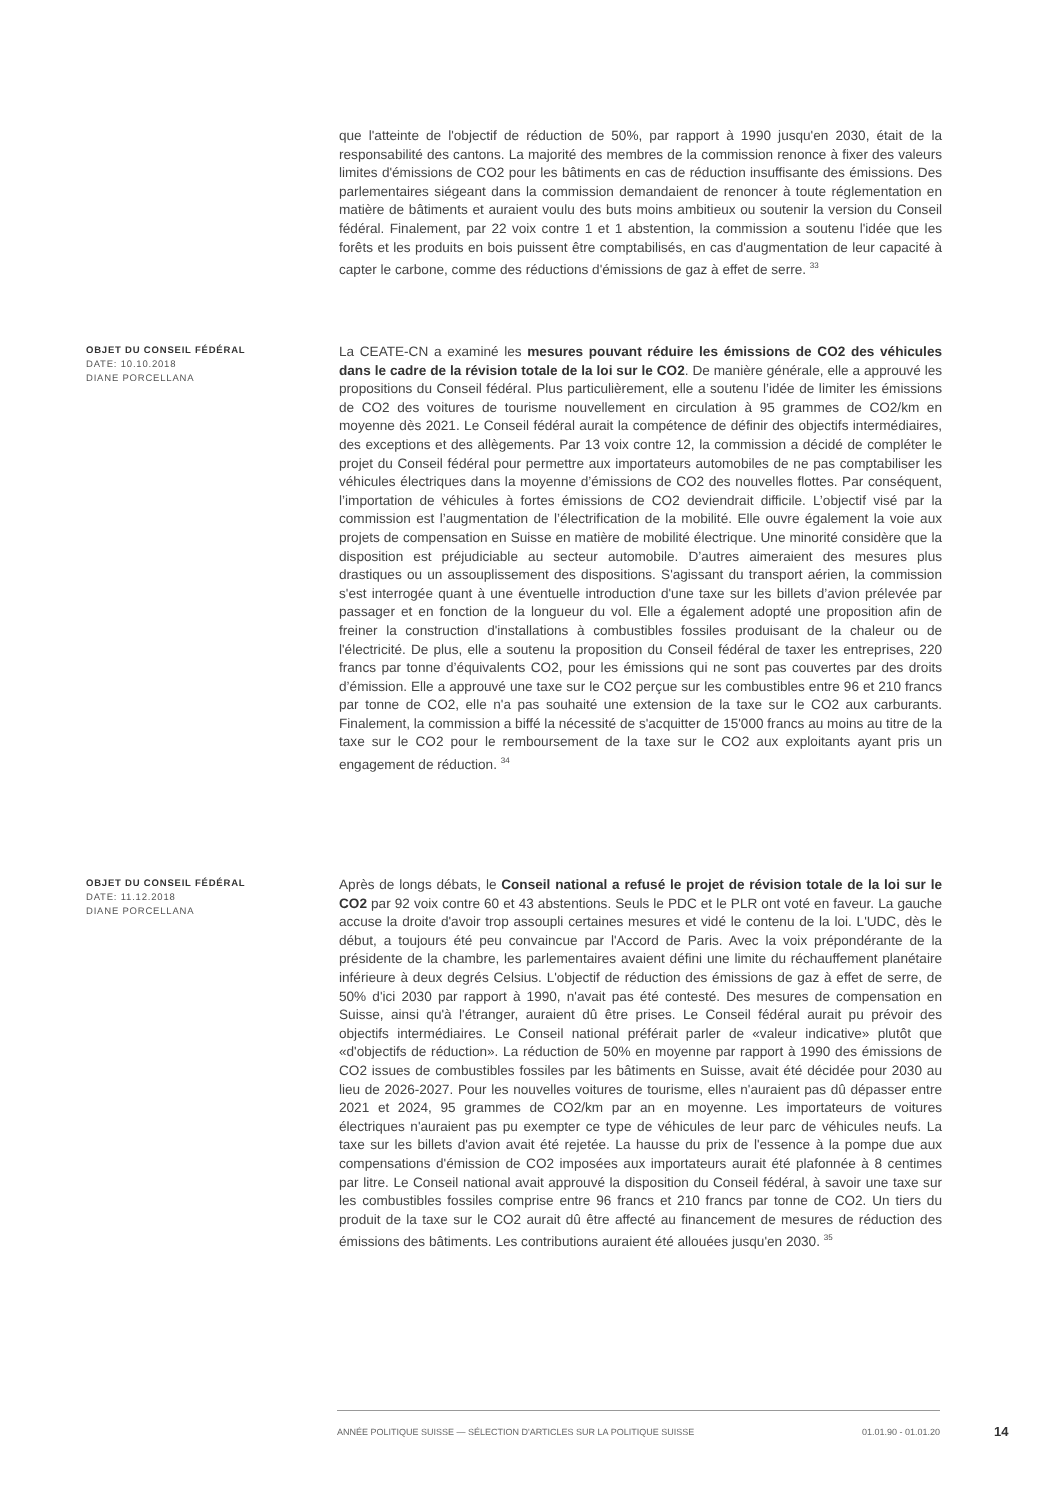que l'atteinte de l'objectif de réduction de 50%, par rapport à 1990 jusqu'en 2030, était de la responsabilité des cantons. La majorité des membres de la commission renonce à fixer des valeurs limites d'émissions de CO2 pour les bâtiments en cas de réduction insuffisante des émissions. Des parlementaires siégeant dans la commission demandaient de renoncer à toute réglementation en matière de bâtiments et auraient voulu des buts moins ambitieux ou soutenir la version du Conseil fédéral. Finalement, par 22 voix contre 1 et 1 abstention, la commission a soutenu l'idée que les forêts et les produits en bois puissent être comptabilisés, en cas d'augmentation de leur capacité à capter le carbone, comme des réductions d'émissions de gaz à effet de serre. <sup>33</sup>
OBJET DU CONSEIL FÉDÉRAL
DATE: 10.10.2018
DIANE PORCELLANA
La CEATE-CN a examiné les mesures pouvant réduire les émissions de CO2 des véhicules dans le cadre de la révision totale de la loi sur le CO2. De manière générale, elle a approuvé les propositions du Conseil fédéral. Plus particulièrement, elle a soutenu l’idée de limiter les émissions de CO2 des voitures de tourisme nouvellement en circulation à 95 grammes de CO2/km en moyenne dès 2021. Le Conseil fédéral aurait la compétence de définir des objectifs intermédiaires, des exceptions et des allègements. Par 13 voix contre 12, la commission a décidé de compléter le projet du Conseil fédéral pour permettre aux importateurs automobiles de ne pas comptabiliser les véhicules électriques dans la moyenne d’émissions de CO2 des nouvelles flottes. Par conséquent, l’importation de véhicules à fortes émissions de CO2 deviendrait difficile. L’objectif visé par la commission est l’augmentation de l’électrification de la mobilité. Elle ouvre également la voie aux projets de compensation en Suisse en matière de mobilité électrique. Une minorité considère que la disposition est préjudiciable au secteur automobile. D’autres aimeraient des mesures plus drastiques ou un assouplissement des dispositions. S'agissant du transport aérien, la commission s'est interrogée quant à une éventuelle introduction d'une taxe sur les billets d’avion prélevée par passager et en fonction de la longueur du vol. Elle a également adopté une proposition afin de freiner la construction d'installations à combustibles fossiles produisant de la chaleur ou de l'électricité. De plus, elle a soutenu la proposition du Conseil fédéral de taxer les entreprises, 220 francs par tonne d’équivalents CO2, pour les émissions qui ne sont pas couvertes par des droits d’émission. Elle a approuvé une taxe sur le CO2 perçue sur les combustibles entre 96 et 210 francs par tonne de CO2, elle n'a pas souhaité une extension de la taxe sur le CO2 aux carburants. Finalement, la commission a biffé la nécessité de s'acquitter de 15'000 francs au moins au titre de la taxe sur le CO2 pour le remboursement de la taxe sur le CO2 aux exploitants ayant pris un engagement de réduction. <sup>34</sup>
OBJET DU CONSEIL FÉDÉRAL
DATE: 11.12.2018
DIANE PORCELLANA
Après de longs débats, le Conseil national a refusé le projet de révision totale de la loi sur le CO2 par 92 voix contre 60 et 43 abstentions. Seuls le PDC et le PLR ont voté en faveur. La gauche accuse la droite d'avoir trop assoupli certaines mesures et vidé le contenu de la loi. L'UDC, dès le début, a toujours été peu convaincue par l'Accord de Paris. Avec la voix prépondérante de la présidente de la chambre, les parlementaires avaient défini une limite du réchauffement planétaire inférieure à deux degrés Celsius. L'objectif de réduction des émissions de gaz à effet de serre, de 50% d'ici 2030 par rapport à 1990, n'avait pas été contesté. Des mesures de compensation en Suisse, ainsi qu'à l'étranger, auraient dû être prises. Le Conseil fédéral aurait pu prévoir des objectifs intermédiaires. Le Conseil national préférait parler de «valeur indicative» plutôt que «d'objectifs de réduction». La réduction de 50% en moyenne par rapport à 1990 des émissions de CO2 issues de combustibles fossiles par les bâtiments en Suisse, avait été décidée pour 2030 au lieu de 2026-2027. Pour les nouvelles voitures de tourisme, elles n'auraient pas dû dépasser entre 2021 et 2024, 95 grammes de CO2/km par an en moyenne. Les importateurs de voitures électriques n'auraient pas pu exempter ce type de véhicules de leur parc de véhicules neufs. La taxe sur les billets d'avion avait été rejetée. La hausse du prix de l'essence à la pompe due aux compensations d'émission de CO2 imposées aux importateurs aurait été plafonnée à 8 centimes par litre. Le Conseil national avait approuvé la disposition du Conseil fédéral, à savoir une taxe sur les combustibles fossiles comprise entre 96 francs et 210 francs par tonne de CO2. Un tiers du produit de la taxe sur le CO2 aurait dû être affecté au financement de mesures de réduction des émissions des bâtiments. Les contributions auraient été allouées jusqu'en 2030. <sup>35</sup>
ANNÉE POLITIQUE SUISSE — SÉLECTION D'ARTICLES SUR LA POLITIQUE SUISSE 01.01.90 - 01.01.20
14